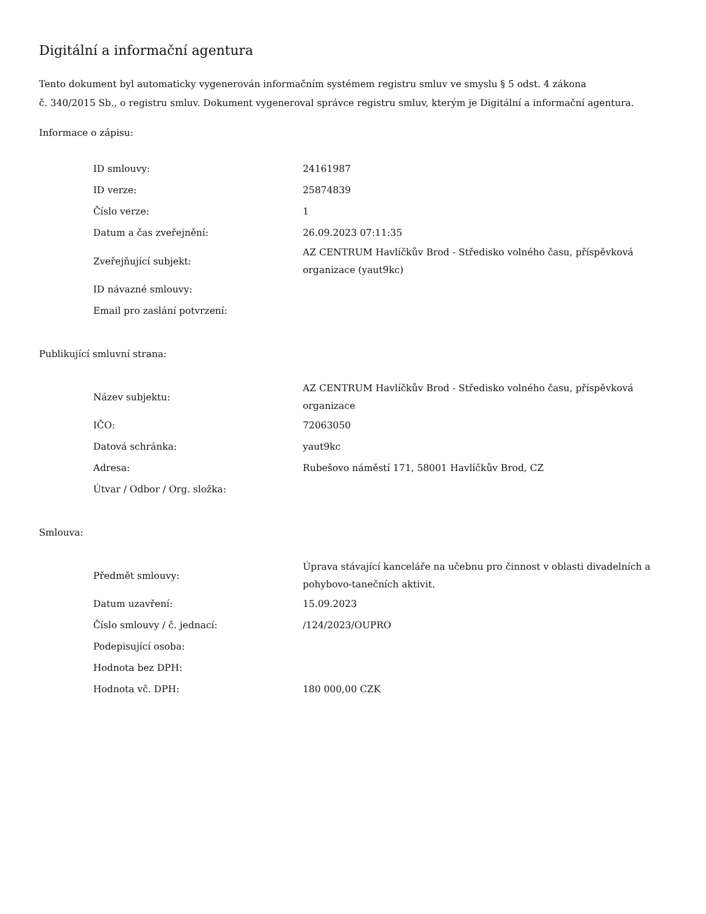Digitální a informační agentura
Tento dokument byl automaticky vygenerován informačním systémem registru smluv ve smyslu § 5 odst. 4 zákona
č. 340/2015 Sb., o registru smluv. Dokument vygeneroval správce registru smluv, kterým je Digitální a informační agentura.
Informace o zápisu:
| ID smlouvy: | 24161987 |
| ID verze: | 25874839 |
| Číslo verze: | 1 |
| Datum a čas zveřejnění: | 26.09.2023 07:11:35 |
| Zveřejňující subjekt: | AZ CENTRUM Havlíčkův Brod - Středisko volného času, příspěvková organizace (yaut9kc) |
| ID návazné smlouvy: | |
| Email pro zaslání potvrzení: | |
Publikující smluvní strana:
| Název subjektu: | AZ CENTRUM Havlíčkův Brod - Středisko volného času, příspěvková organizace |
| IČO: | 72063050 |
| Datová schránka: | yaut9kc |
| Adresa: | Rubešovo náměstí 171, 58001 Havlíčkův Brod, CZ |
| Útvar / Odbor / Org. složka: | |
Smlouva:
| Předmět smlouvy: | Úprava stávající kanceláře na učebnu pro činnost v oblasti divadelních a pohybovo-tanečních aktivit. |
| Datum uzavření: | 15.09.2023 |
| Číslo smlouvy / č. jednací: | /124/2023/OUPRO |
| Podepisující osoba: | |
| Hodnota bez DPH: | |
| Hodnota vč. DPH: | 180 000,00 CZK |